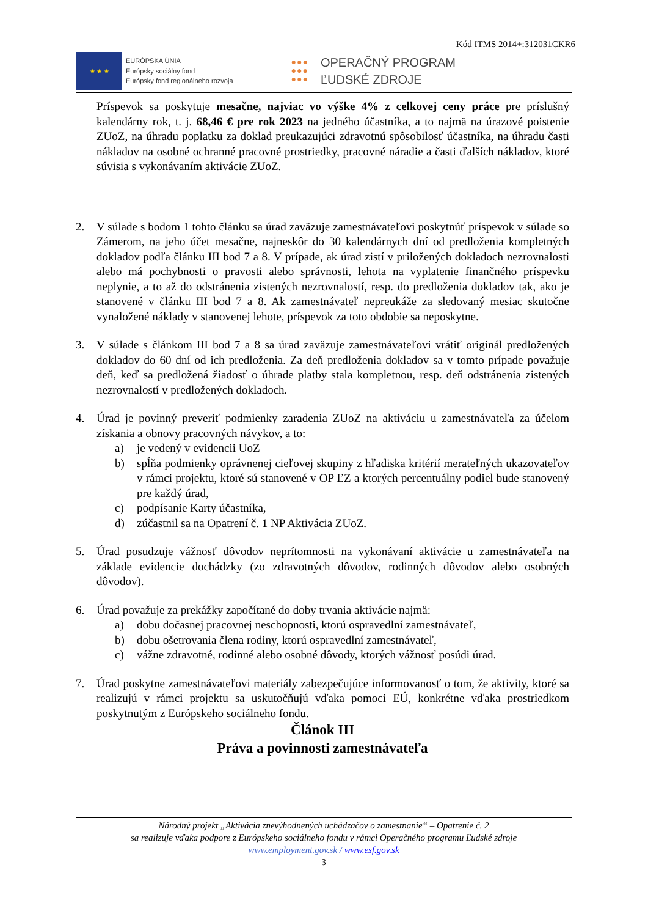Kód ITMS 2014+:312031CKR6
★ ★ ★
EURÓPSKA ÚNIA
Európsky sociálny fond
Európsky fond regionálneho rozvoja
●●●
●●●
●●●
OPERAČNÝ PROGRAM
ĽUDSKÉ ZDROJE
Príspevok sa poskytuje mesačne, najviac vo výške 4% z celkovej ceny práce pre príslušný kalendárny rok, t. j. 68,46 € pre rok 2023 na jedného účastníka, a to najmä na úrazové poistenie ZUoZ, na úhradu poplatku za doklad preukazujúci zdravotnú spôsobilosť účastníka, na úhradu časti nákladov na osobné ochranné pracovné prostriedky, pracovné náradie a časti ďalších nákladov, ktoré súvisia s vykonávaním aktivácie ZUoZ.
2. V súlade s bodom 1 tohto článku sa úrad zaväzuje zamestnávateľovi poskytnúť príspevok v súlade so Zámerom, na jeho účet mesačne, najneskôr do 30 kalendárnych dní od predloženia kompletných dokladov podľa článku III bod 7 a 8. V prípade, ak úrad zistí v priložených dokladoch nezrovnalosti alebo má pochybnosti o pravosti alebo správnosti, lehota na vyplatenie finančného príspevku neplynie, a to až do odstránenia zistených nezrovnalostí, resp. do predloženia dokladov tak, ako je stanovené v článku III bod 7 a 8. Ak zamestnávateľ nepreukáže za sledovaný mesiac skutočne vynaložené náklady v stanovenej lehote, príspevok za toto obdobie sa neposkytne.
3. V súlade s článkom III bod 7 a 8 sa úrad zaväzuje zamestnávateľovi vrátiť originál predložených dokladov do 60 dní od ich predloženia. Za deň predloženia dokladov sa v tomto prípade považuje deň, keď sa predložená žiadosť o úhrade platby stala kompletnou, resp. deň odstránenia zistených nezrovnalostí v predložených dokladoch.
4. Úrad je povinný preveriť podmienky zaradenia ZUoZ na aktiváciu u zamestnávateľa za účelom získania a obnovy pracovných návykov, a to:
a) je vedený v evidencii UoZ
b) spĺňa podmienky oprávnenej cieľovej skupiny z hľadiska kritérií merateľných ukazovateľov v rámci projektu, ktoré sú stanovené v OP ĽZ a ktorých percentuálny podiel bude stanovený pre každý úrad,
c) podpísanie Karty účastníka,
d) zúčastnil sa na Opatrení č. 1 NP Aktivácia ZUoZ.
5. Úrad posudzuje vážnosť dôvodov neprítomnosti na vykonávaní aktivácie u zamestnávateľa na základe evidencie dochádzky (zo zdravotných dôvodov, rodinných dôvodov alebo osobných dôvodov).
6. Úrad považuje za prekážky započítané do doby trvania aktivácie najmä:
a) dobu dočasnej pracovnej neschopnosti, ktorú ospravedlní zamestnávateľ,
b) dobu ošetrovania člena rodiny, ktorú ospravedlní zamestnávateľ,
c) vážne zdravotné, rodinné alebo osobné dôvody, ktorých vážnosť posúdi úrad.
7. Úrad poskytne zamestnávateľovi materiály zabezpečujúce informovanosť o tom, že aktivity, ktoré sa realizujú v rámci projektu sa uskutočňujú vďaka pomoci EÚ, konkrétne vďaka prostriedkom poskytnutým z Európskeho sociálneho fondu.
Článok III
Práva a povinnosti zamestnávateľa
Národný projekt „Aktivácia znevýhodnených uchádzačov o zamestnanie“ – Opatrenie č. 2
sa realizuje vďaka podpore z Európskeho sociálneho fondu v rámci Operačného programu Ľudské zdroje
www.employment.gov.sk / www.esf.gov.sk
3